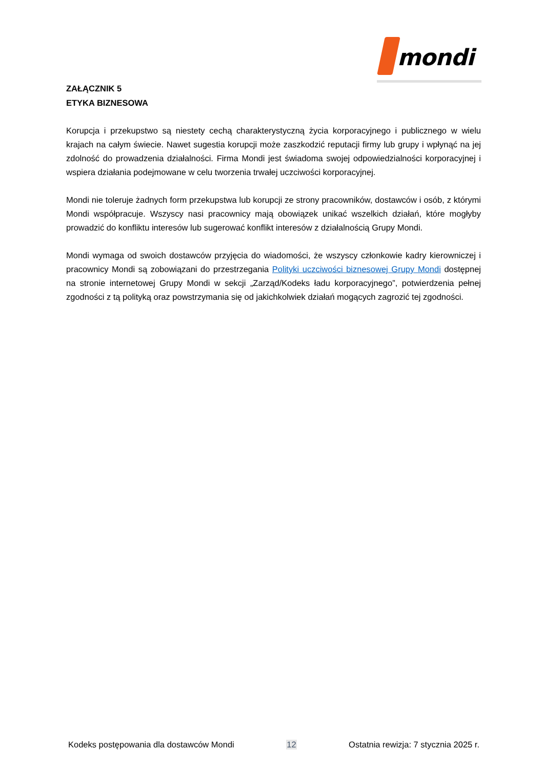mondi
ZAŁĄCZNIK 5
ETYKA BIZNESOWA
Korupcja i przekupstwo są niestety cechą charakterystyczną życia korporacyjnego i publicznego w wielu krajach na całym świecie. Nawet sugestia korupcji może zaszkodzić reputacji firmy lub grupy i wpłynąć na jej zdolność do prowadzenia działalności. Firma Mondi jest świadoma swojej odpowiedzialności korporacyjnej i wspiera działania podejmowane w celu tworzenia trwałej uczciwości korporacyjnej.
Mondi nie toleruje żadnych form przekupstwa lub korupcji ze strony pracowników, dostawców i osób, z którymi Mondi współpracuje. Wszyscy nasi pracownicy mają obowiązek unikać wszelkich działań, które mogłyby prowadzić do konfliktu interesów lub sugerować konflikt interesów z działalnością Grupy Mondi.
Mondi wymaga od swoich dostawców przyjęcia do wiadomości, że wszyscy członkowie kadry kierowniczej i pracownicy Mondi są zobowiązani do przestrzegania Polityki uczciwości biznesowej Grupy Mondi dostępnej na stronie internetowej Grupy Mondi w sekcji „Zarząd/Kodeks ładu korporacyjnego”, potwierdzenia pełnej zgodności z tą polityką oraz powstrzymania się od jakichkolwiek działań mogących zagrozić tej zgodności.
Kodeks postępowania dla dostawców Mondi 12 Ostatnia rewizja: 7 stycznia 2025 r.